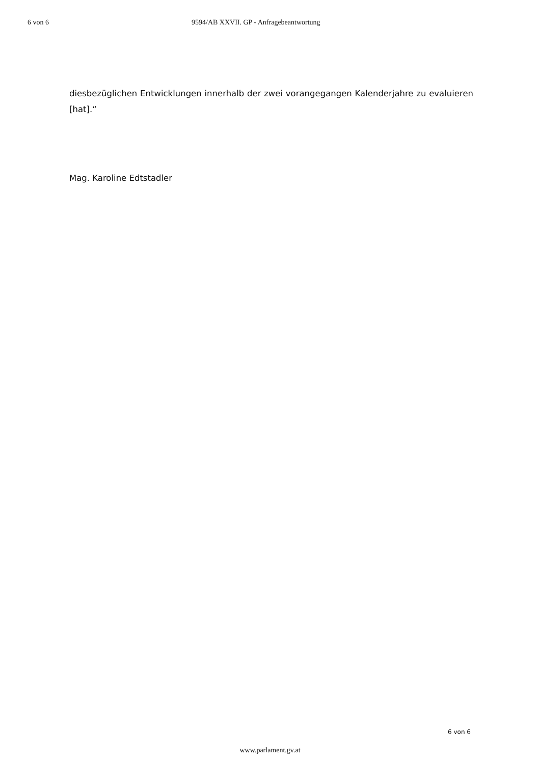6 von 6 9594/AB XXVII. GP - Anfragebeantwortung
diesbezüglichen Entwicklungen innerhalb der zwei vorangegangen Kalenderjahre zu evaluieren [hat].“
Mag. Karoline Edtstadler
6 von 6
www.parlament.gv.at